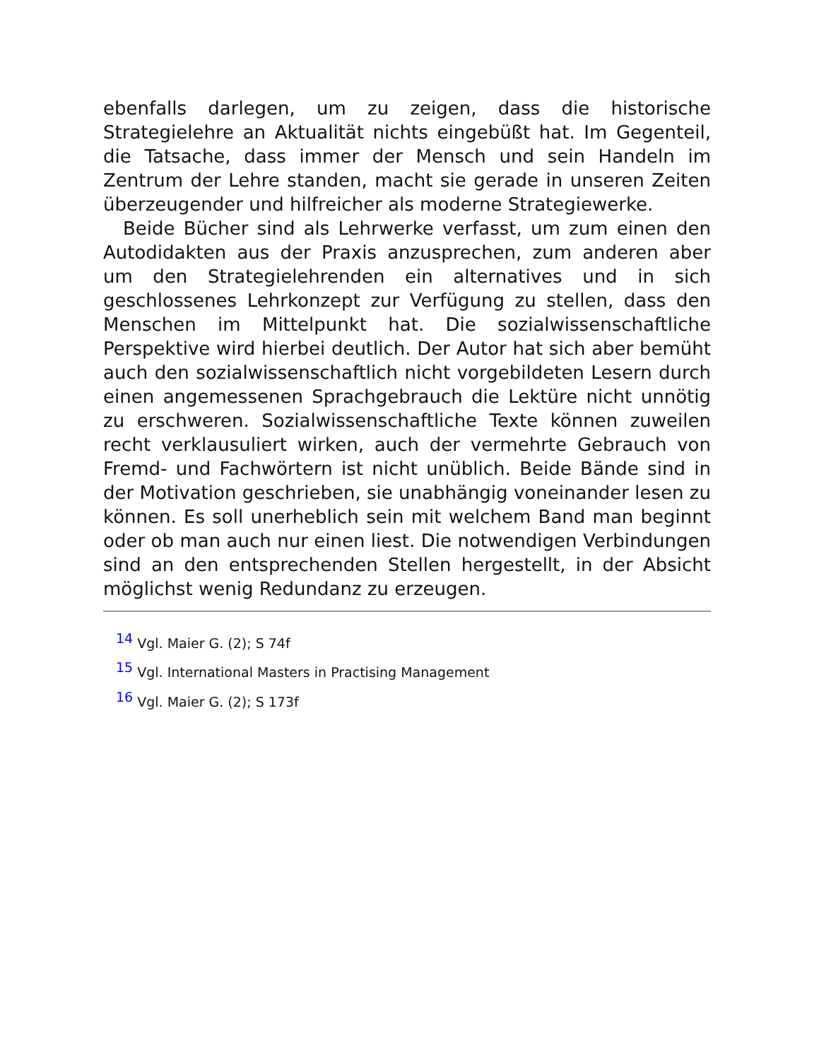ebenfalls darlegen, um zu zeigen, dass die historische Strategielehre an Aktualität nichts eingebüßt hat. Im Gegenteil, die Tatsache, dass immer der Mensch und sein Handeln im Zentrum der Lehre standen, macht sie gerade in unseren Zeiten überzeugender und hilfreicher als moderne Strategiewerke.
Beide Bücher sind als Lehrwerke verfasst, um zum einen den Autodidakten aus der Praxis anzusprechen, zum anderen aber um den Strategielehrenden ein alternatives und in sich geschlossenes Lehrkonzept zur Verfügung zu stellen, dass den Menschen im Mittelpunkt hat. Die sozialwissenschaftliche Perspektive wird hierbei deutlich. Der Autor hat sich aber bemüht auch den sozialwissenschaftlich nicht vorgebildeten Lesern durch einen angemessenen Sprachgebrauch die Lektüre nicht unnötig zu erschweren. Sozialwissenschaftliche Texte können zuweilen recht verklausuliert wirken, auch der vermehrte Gebrauch von Fremd- und Fachwörtern ist nicht unüblich. Beide Bände sind in der Motivation geschrieben, sie unabhängig voneinander lesen zu können. Es soll unerheblich sein mit welchem Band man beginnt oder ob man auch nur einen liest. Die notwendigen Verbindungen sind an den entsprechenden Stellen hergestellt, in der Absicht möglichst wenig Redundanz zu erzeugen.
<sup>14</sup> Vgl. Maier G. (2); S 74f
<sup>15</sup> Vgl. International Masters in Practising Management
<sup>16</sup> Vgl. Maier G. (2); S 173f